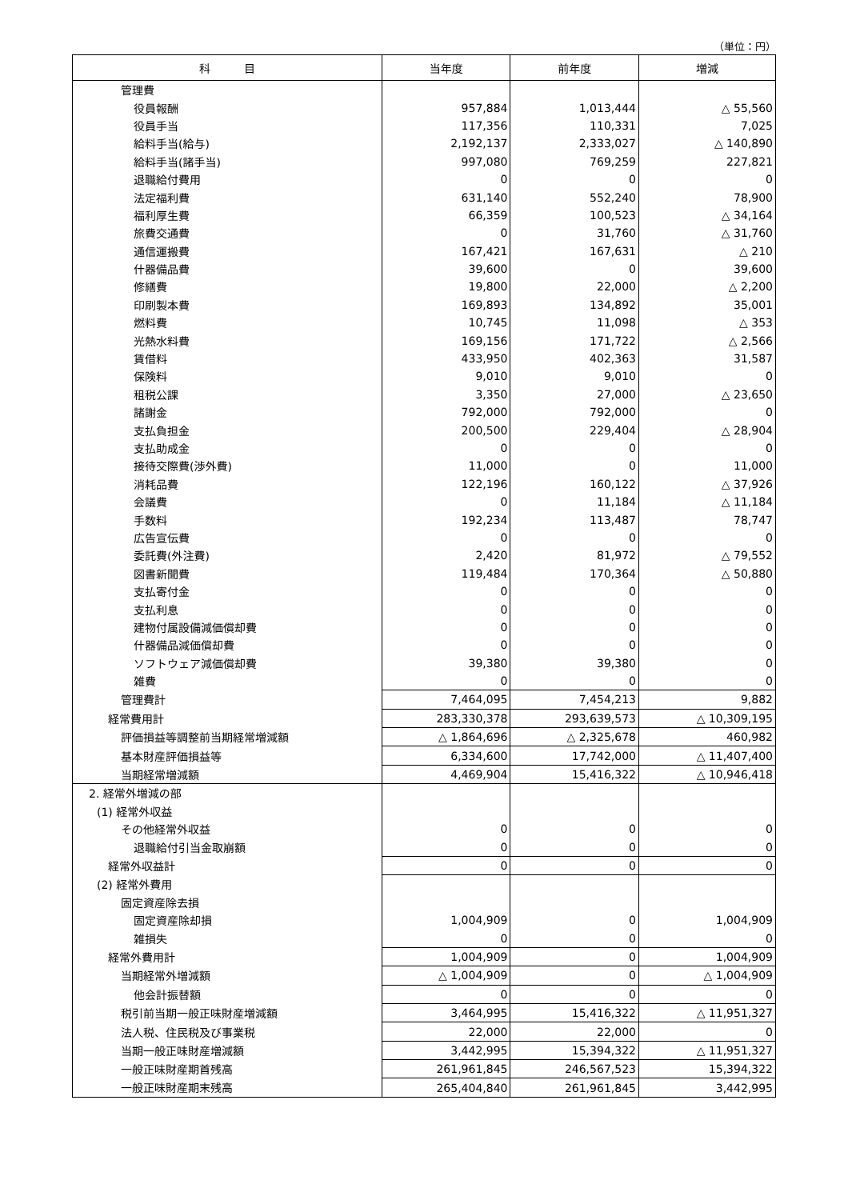（単位：円）
| 科 目 | 当年度 | 前年度 | 増減 |
| --- | --- | --- | --- |
| 管理費 | | | |
| 役員報酬 | 957,884 | 1,013,444 | △ 55,560 |
| 役員手当 | 117,356 | 110,331 | 7,025 |
| 給料手当(給与) | 2,192,137 | 2,333,027 | △ 140,890 |
| 給料手当(諸手当) | 997,080 | 769,259 | 227,821 |
| 退職給付費用 | 0 | 0 | 0 |
| 法定福利費 | 631,140 | 552,240 | 78,900 |
| 福利厚生費 | 66,359 | 100,523 | △ 34,164 |
| 旅費交通費 | 0 | 31,760 | △ 31,760 |
| 通信運搬費 | 167,421 | 167,631 | △ 210 |
| 什器備品費 | 39,600 | 0 | 39,600 |
| 修繕費 | 19,800 | 22,000 | △ 2,200 |
| 印刷製本費 | 169,893 | 134,892 | 35,001 |
| 燃料費 | 10,745 | 11,098 | △ 353 |
| 光熱水料費 | 169,156 | 171,722 | △ 2,566 |
| 賃借料 | 433,950 | 402,363 | 31,587 |
| 保険料 | 9,010 | 9,010 | 0 |
| 租税公課 | 3,350 | 27,000 | △ 23,650 |
| 諸謝金 | 792,000 | 792,000 | 0 |
| 支払負担金 | 200,500 | 229,404 | △ 28,904 |
| 支払助成金 | 0 | 0 | 0 |
| 接待交際費(渉外費) | 11,000 | 0 | 11,000 |
| 消耗品費 | 122,196 | 160,122 | △ 37,926 |
| 会議費 | 0 | 11,184 | △ 11,184 |
| 手数料 | 192,234 | 113,487 | 78,747 |
| 広告宣伝費 | 0 | 0 | 0 |
| 委託費(外注費) | 2,420 | 81,972 | △ 79,552 |
| 図書新聞費 | 119,484 | 170,364 | △ 50,880 |
| 支払寄付金 | 0 | 0 | 0 |
| 支払利息 | 0 | 0 | 0 |
| 建物付属設備減価償却費 | 0 | 0 | 0 |
| 什器備品減価償却費 | 0 | 0 | 0 |
| ソフトウェア減価償却費 | 39,380 | 39,380 | 0 |
| 雑費 | 0 | 0 | 0 |
| 管理費計 | 7,464,095 | 7,454,213 | 9,882 |
| 経常費用計 | 283,330,378 | 293,639,573 | △ 10,309,195 |
| 評価損益等調整前当期経常増減額 | △ 1,864,696 | △ 2,325,678 | 460,982 |
| 基本財産評価損益等 | 6,334,600 | 17,742,000 | △ 11,407,400 |
| 当期経常増減額 | 4,469,904 | 15,416,322 | △ 10,946,418 |
| 2. 経常外増減の部 | | | |
| (1) 経常外収益 | | | |
| その他経常外収益 | 0 | 0 | 0 |
| 退職給付引当金取崩額 | 0 | 0 | 0 |
| 経常外収益計 | 0 | 0 | 0 |
| (2) 経常外費用 | | | |
| 固定資産除去損 | | | |
| 固定資産除却損 | 1,004,909 | 0 | 1,004,909 |
| 雑損失 | 0 | 0 | 0 |
| 経常外費用計 | 1,004,909 | 0 | 1,004,909 |
| 当期経常外増減額 | △ 1,004,909 | 0 | △ 1,004,909 |
| 他会計振替額 | 0 | 0 | 0 |
| 税引前当期一般正味財産増減額 | 3,464,995 | 15,416,322 | △ 11,951,327 |
| 法人税、住民税及び事業税 | 22,000 | 22,000 | 0 |
| 当期一般正味財産増減額 | 3,442,995 | 15,394,322 | △ 11,951,327 |
| 一般正味財産期首残高 | 261,961,845 | 246,567,523 | 15,394,322 |
| 一般正味財産期末残高 | 265,404,840 | 261,961,845 | 3,442,995 |